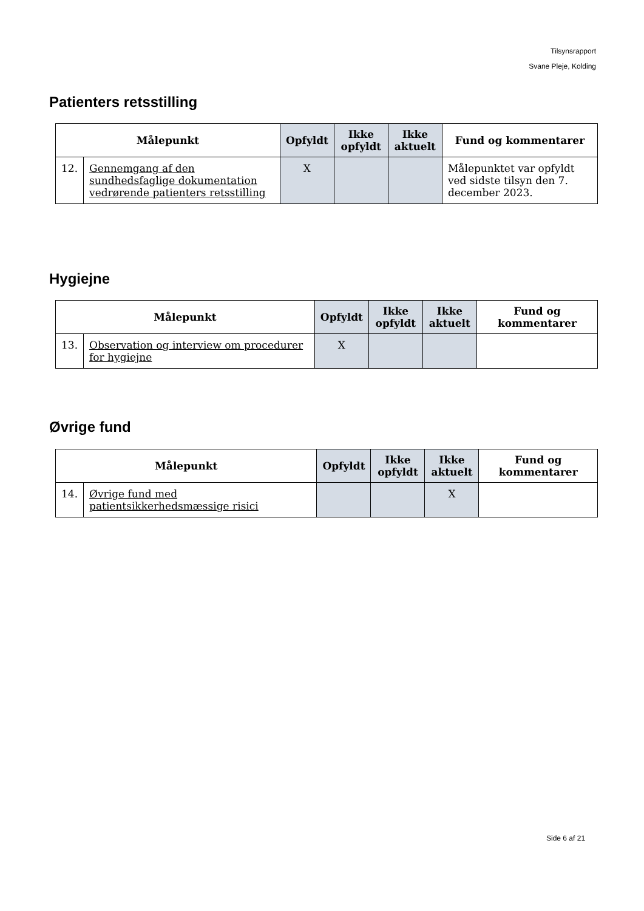Tilsynsrapport
Svane Pleje, Kolding
Patienters retsstilling
| Målepunkt | | Opfyldt | Ikke opfyldt | Ikke aktuelt | Fund og kommentarer |
| --- | --- | --- | --- | --- | --- |
| 12. | Gennemgang af den sundhedsfaglige dokumentation vedrørende patienters retsstilling | X | | | Målepunktet var opfyldt ved sidste tilsyn den 7. december 2023. |
Hygiejne
| Målepunkt | | Opfyldt | Ikke opfyldt | Ikke aktuelt | Fund og kommentarer |
| --- | --- | --- | --- | --- | --- |
| 13. | Observation og interview om procedurer for hygiejne | X | | | |
Øvrige fund
| Målepunkt | | Opfyldt | Ikke opfyldt | Ikke aktuelt | Fund og kommentarer |
| --- | --- | --- | --- | --- | --- |
| 14. | Øvrige fund med patientsikkerhedsmæssige risici | | | X | |
Side 6 af 21